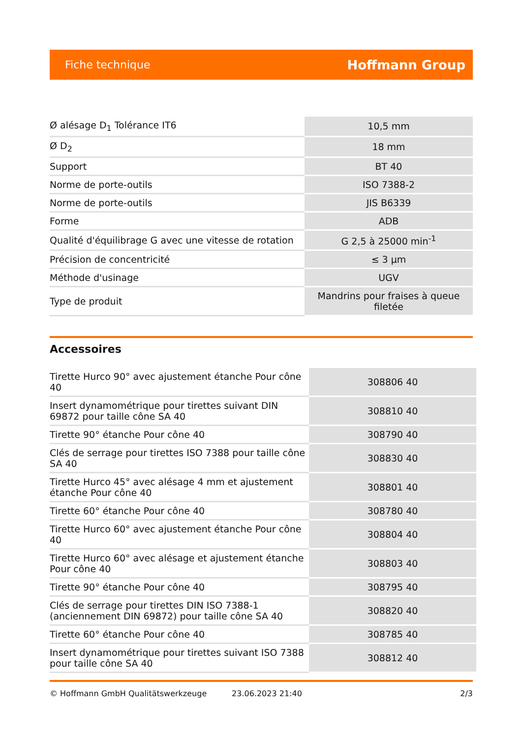Fiche technique Hoffmann Group
| Ø alésage D<sub>1</sub> Tolérance IT6 | 10,5 mm |
| Ø D<sub>2</sub> | 18 mm |
| Support | BT 40 |
| Norme de porte-outils | ISO 7388-2 |
| Norme de porte-outils | JIS B6339 |
| Forme | ADB |
| Qualité d'équilibrage G avec une vitesse de rotation | G 2,5 à 25000 min<sup>-1</sup> |
| Précision de concentricité | ≤ 3 µm |
| Méthode d'usinage | UGV |
| Type de produit | Mandrins pour fraises à queue filetée |
Accessoires
| Tirette Hurco 90° avec ajustement étanche Pour cône 40 | 308806 40 |
| Insert dynamométrique pour tirettes suivant DIN 69872 pour taille cône SA 40 | 308810 40 |
| Tirette 90° étanche Pour cône 40 | 308790 40 |
| Clés de serrage pour tirettes ISO 7388 pour taille cône SA 40 | 308830 40 |
| Tirette Hurco 45° avec alésage 4 mm et ajustement étanche Pour cône 40 | 308801 40 |
| Tirette 60° étanche Pour cône 40 | 308780 40 |
| Tirette Hurco 60° avec ajustement étanche Pour cône 40 | 308804 40 |
| Tirette Hurco 60° avec alésage et ajustement étanche Pour cône 40 | 308803 40 |
| Tirette 90° étanche Pour cône 40 | 308795 40 |
| Clés de serrage pour tirettes DIN ISO 7388-1 (anciennement DIN 69872) pour taille cône SA 40 | 308820 40 |
| Tirette 60° étanche Pour cône 40 | 308785 40 |
| Insert dynamométrique pour tirettes suivant ISO 7388 pour taille cône SA 40 | 308812 40 |
© Hoffmann GmbH Qualitätswerkzeuge 23.06.2023 21:40 2/3